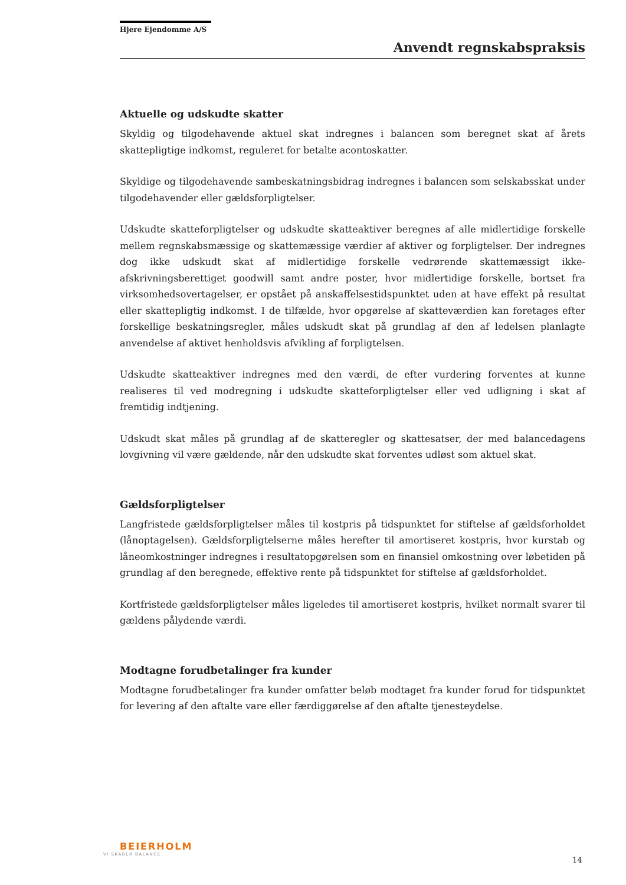Hjere Ejendomme A/S
Anvendt regnskabspraksis
Aktuelle og udskudte skatter
Skyldig og tilgodehavende aktuel skat indregnes i balancen som beregnet skat af årets skattepligtige indkomst, reguleret for betalte acontoskatter.
Skyldige og tilgodehavende sambeskatningsbidrag indregnes i balancen som selskabsskat under tilgodehavender eller gældsforpligtelser.
Udskudte skatteforpligtelser og udskudte skatteaktiver beregnes af alle midlertidige forskelle mellem regnskabsmæssige og skattemæssige værdier af aktiver og forpligtelser. Der indregnes dog ikke udskudt skat af midlertidige forskelle vedrørende skattemæssigt ikke-afskrivningsberettiget goodwill samt andre poster, hvor midlertidige forskelle, bortset fra virksomhedsovertagelser, er opstået på anskaffelsestidspunktet uden at have effekt på resultat eller skattepligtig indkomst. I de tilfælde, hvor opgørelse af skatteværdien kan foretages efter forskellige beskatningsregler, måles udskudt skat på grundlag af den af ledelsen planlagte anvendelse af aktivet henholdsvis afvikling af forpligtelsen.
Udskudte skatteaktiver indregnes med den værdi, de efter vurdering forventes at kunne realiseres til ved modregning i udskudte skatteforpligtelser eller ved udligning i skat af fremtidig indtjening.
Udskudt skat måles på grundlag af de skatteregler og skattesatser, der med balancedagens lovgivning vil være gældende, når den udskudte skat forventes udløst som aktuel skat.
Gældsforpligtelser
Langfristede gældsforpligtelser måles til kostpris på tidspunktet for stiftelse af gældsforholdet (lånoptagelsen). Gældsforpligtelserne måles herefter til amortiseret kostpris, hvor kurstab og låneomkostninger indregnes i resultatopgørelsen som en finansiel omkostning over løbetiden på grundlag af den beregnede, effektive rente på tidspunktet for stiftelse af gældsforholdet.
Kortfristede gældsforpligtelser måles ligeledes til amortiseret kostpris, hvilket normalt svarer til gældens pålydende værdi.
Modtagne forudbetalinger fra kunder
Modtagne forudbetalinger fra kunder omfatter beløb modtaget fra kunder forud for tidspunktet for levering af den aftalte vare eller færdiggørelse af den aftalte tjenesteydelse.
BEIERHOLM
VI SKABER BALANCE
14